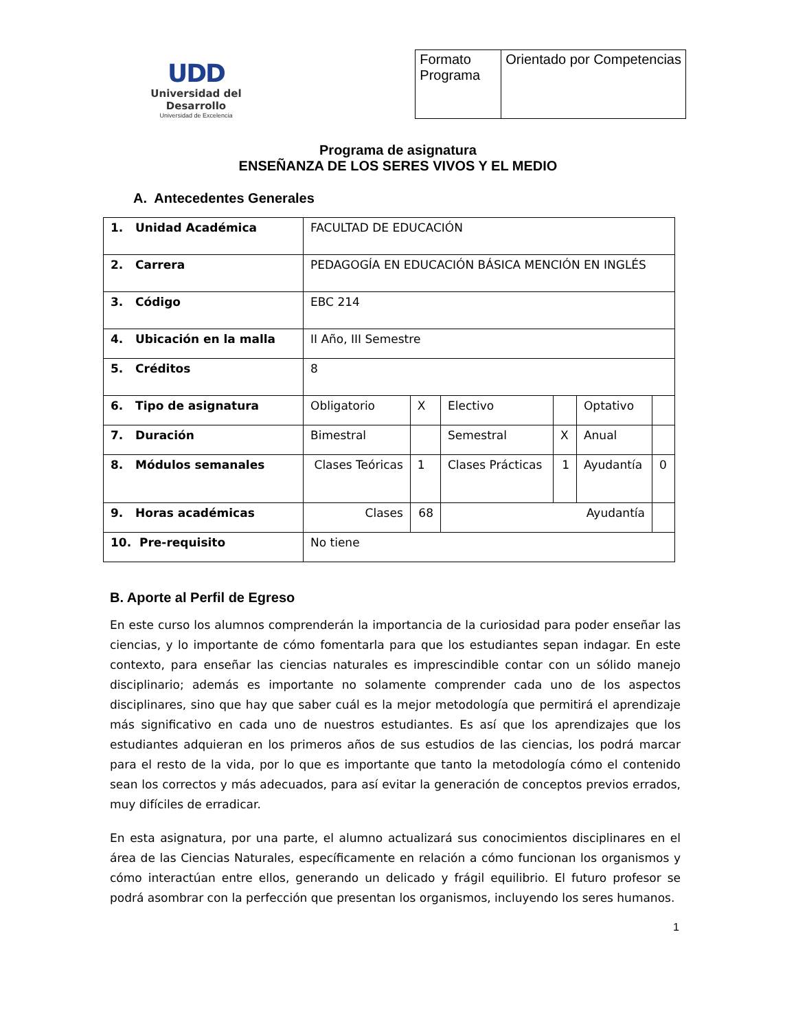UDD
Universidad del Desarrollo
Universidad de Excelencia
| Formato Programa | Orientado por Competencias |
Programa de asignatura
ENSEÑANZA DE LOS SERES VIVOS Y EL MEDIO
A. Antecedentes Generales
| 1. Unidad Académica | FACULTAD DE EDUCACIÓN | | | | | |
| 2. Carrera | PEDAGOGÍA EN EDUCACIÓN BÁSICA MENCIÓN EN INGLÉS | | | | | |
| 3. Código | EBC 214 | | | | | |
| 4. Ubicación en la malla | II Año, III Semestre | | | | | |
| 5. Créditos | 8 | | | | | |
| 6. Tipo de asignatura | Obligatorio | X | Electivo | | Optativo | |
| 7. Duración | Bimestral | | Semestral | X | Anual | |
| 8. Módulos semanales | Clases Teóricas | 1 | Clases Prácticas | 1 | Ayudantía | 0 |
| 9. Horas académicas | Clases | 68 | Ayudantía | | | |
| 10. Pre-requisito | No tiene | | | | | |
B. Aporte al Perfil de Egreso
En este curso los alumnos comprenderán la importancia de la curiosidad para poder enseñar las ciencias, y lo importante de cómo fomentarla para que los estudiantes sepan indagar. En este contexto, para enseñar las ciencias naturales es imprescindible contar con un sólido manejo disciplinario; además es importante no solamente comprender cada uno de los aspectos disciplinares, sino que hay que saber cuál es la mejor metodología que permitirá el aprendizaje más significativo en cada uno de nuestros estudiantes. Es así que los aprendizajes que los estudiantes adquieran en los primeros años de sus estudios de las ciencias, los podrá marcar para el resto de la vida, por lo que es importante que tanto la metodología cómo el contenido sean los correctos y más adecuados, para así evitar la generación de conceptos previos errados, muy difíciles de erradicar.
En esta asignatura, por una parte, el alumno actualizará sus conocimientos disciplinares en el área de las Ciencias Naturales, específicamente en relación a cómo funcionan los organismos y cómo interactúan entre ellos, generando un delicado y frágil equilibrio. El futuro profesor se podrá asombrar con la perfección que presentan los organismos, incluyendo los seres humanos.
1